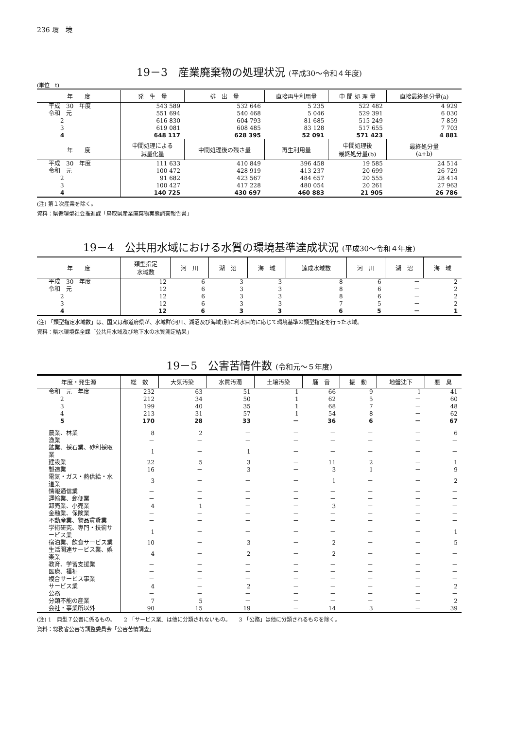236 環　境
19－3　産業廃棄物の処理状況 (平成30～令和４年度)
(単位　t)
| 年 度 | 発 生 量 | 排 出 量 | 直接再生利用量 | 中 間 処 理 量 | 直接最終処分量(a) |
| --- | --- | --- | --- | --- | --- |
| 平成 30 年度 | 543 589 | 532 646 | 5 235 | 522 482 | 4 929 |
| 令和 元 | 551 694 | 540 468 | 5 046 | 529 391 | 6 030 |
| 2 | 616 830 | 604 793 | 81 685 | 515 249 | 7 859 |
| 3 | 619 081 | 608 485 | 83 128 | 517 655 | 7 703 |
| 4 | 648 117 | 628 395 | 52 091 | 571 423 | 4 881 |
| 年 度 | 中間処理による 減量化量 | 中間処理後の残さ量 | 再生利用量 | 中間処理後 最終処分量(b) | 最終処分量 (a+b) |
| 平成 30 年度 | 111 633 | 410 849 | 396 458 | 19 585 | 24 514 |
| 令和 元 | 100 472 | 428 919 | 413 237 | 20 699 | 26 729 |
| 2 | 91 682 | 423 567 | 484 657 | 20 555 | 28 414 |
| 3 | 100 427 | 417 228 | 480 054 | 20 261 | 27 963 |
| 4 | 140 725 | 430 697 | 460 883 | 21 905 | 26 786 |
(注) 第１次産業を除く。
資料：県循環型社会推進課「鳥取県産業廃棄物実態調査報告書」
19－4　公共用水域における水質の環境基準達成状況 (平成30～令和４年度)
| 年 度 | 類型指定 水域数 | 河 川 | 湖 沼 | 海 域 | 達成水域数 | 河 川 | 湖 沼 | 海 域 |
| --- | --- | --- | --- | --- | --- | --- | --- | --- |
| 平成 30 年度 | 12 | 6 | 3 | 3 | 8 | 6 | － | 2 |
| 令和 元 | 12 | 6 | 3 | 3 | 8 | 6 | － | 2 |
| 2 | 12 | 6 | 3 | 3 | 8 | 6 | － | 2 |
| 3 | 12 | 6 | 3 | 3 | 7 | 5 | － | 2 |
| 4 | 12 | 6 | 3 | 3 | 6 | 5 | － | 1 |
(注) 「類型指定水域数」は、国又は都道府県が、水域群(河川、湖沼及び海域)別に利水目的に応じて環境基準の類型指定を行った水域。
資料：県水環境保全課「公共用水域及び地下水の水質測定結果」
19－5　公害苦情件数 (令和元～５年度)
| 年度・発生源 | 総 数 | 大気汚染 | 水質汚濁 | 土壌汚染 | 騒 音 | 振 動 | 地盤沈下 | 悪 臭 |
| --- | --- | --- | --- | --- | --- | --- | --- | --- |
| 令和 元 年度 | 232 | 63 | 51 | 1 | 66 | 9 | 1 | 41 |
| 2 | 212 | 34 | 50 | 1 | 62 | 5 | － | 60 |
| 3 | 199 | 40 | 35 | 1 | 68 | 7 | － | 48 |
| 4 | 213 | 31 | 57 | 1 | 54 | 8 | － | 62 |
| 5 | 170 | 28 | 33 | － | 36 | 6 | － | 67 |
| 農業、林業 | 8 | 2 | － | － | － | － | － | 6 |
| 漁業 | － | － | － | － | － | － | － | － |
| 鉱業、採石業、砂利採取業 | 1 | － | 1 | － | － | － | － | － |
| 建設業 | 22 | 5 | 3 | － | 11 | 2 | － | 1 |
| 製造業 | 16 | － | 3 | － | 3 | 1 | － | 9 |
| 電気・ガス・熱供給・水道業 | 3 | － | － | － | 1 | － | － | 2 |
| 情報通信業 | － | － | － | － | － | － | － | － |
| 運輸業、郵便業 | － | － | － | － | － | － | － | － |
| 卸売業、小売業 | 4 | 1 | － | － | 3 | － | － | － |
| 金融業、保険業 | － | － | － | － | － | － | － | － |
| 不動産業、物品賃貸業 | － | － | － | － | － | － | － | － |
| 学術研究、専門・技術サービス業 | 1 | － | － | － | － | － | － | 1 |
| 宿泊業、飲食サービス業 | 10 | － | 3 | － | 2 | － | － | 5 |
| 生活関連サービス業、娯楽業 | 4 | － | 2 | － | 2 | － | － | － |
| 教育、学習支援業 | － | － | － | － | － | － | － | － |
| 医療、福祉 | － | － | － | － | － | － | － | － |
| 複合サービス事業 | － | － | － | － | － | － | － | － |
| サービス業 | 4 | － | 2 | － | － | － | － | 2 |
| 公務 | － | － | － | － | － | － | － | － |
| 分類不能の産業 | 7 | 5 | － | － | － | － | － | 2 |
| 会社・事業所以外 | 90 | 15 | 19 | － | 14 | 3 | － | 39 |
(注) 1　典型７公害に係るもの。　　2 「サービス業」は他に分類されないもの。　　3 「公務」は他に分類されるものを除く。
資料：総務省公害等調整委員会「公害苦情調査」